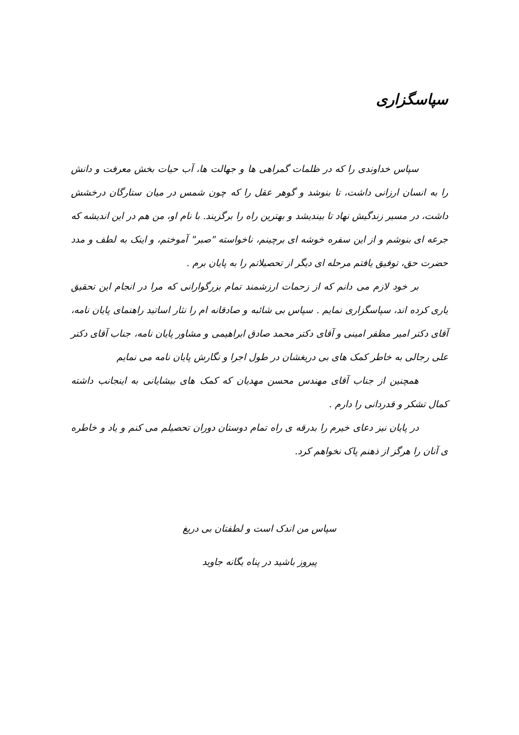سپاسگزاری
سپاس خداوندی را که در ظلمات گمراهی ها و جهالت ها، آب حیات بخش معرفت و دانش را به انسان ارزانی داشت، تا بنوشد و گوهر عقل را که چون شمس در میان ستارگان درخشش داشت، در مسیر زندگیش نهاد تا بیندیشد و بهترین راه را برگزیند. با نام او، من هم در این اندیشه که جرعه ای بنوشم و از این سفره خوشه ای برچینم، ناخواسته "صبر" آموختم، و اینک به لطف و مدد حضرت حق، توفیق یافتم مرحله ای دیگر از تحصیلاتم را به پایان برم .
بر خود لازم می دانم که از زحمات ارزشمند تمام بزرگوارانی که مرا در انجام این تحقیق یاری کرده اند، سپاسگزاری نمایم . سپاس بی شائبه و صادقانه ام را نثار اساتید راهنمای پایان نامه، آقای دکتر امیر مظفر امینی و آقای دکتر محمد صادق ابراهیمی و مشاور پایان نامه، جناب آقای دکتر علی رجالی به خاطر کمک های بی دریغشان در طول اجرا و نگارش پایان نامه می نمایم
همچنین از جناب آقای مهندس محسن مهدیان که کمک های بیشایانی به اینجانب داشته کمال تشکر و قدردانی را دارم .
در پایان نیز دعای خیرم را بدرقه ی راه تمام دوستان دوران تحصیلم می کنم و یاد و خاطره ی آنان را هرگز از ذهنم پاک نخواهم کرد.
سپاس من اندک است و لطفتان بی دریغ
پیروز باشید در پناه یگانه جاوید